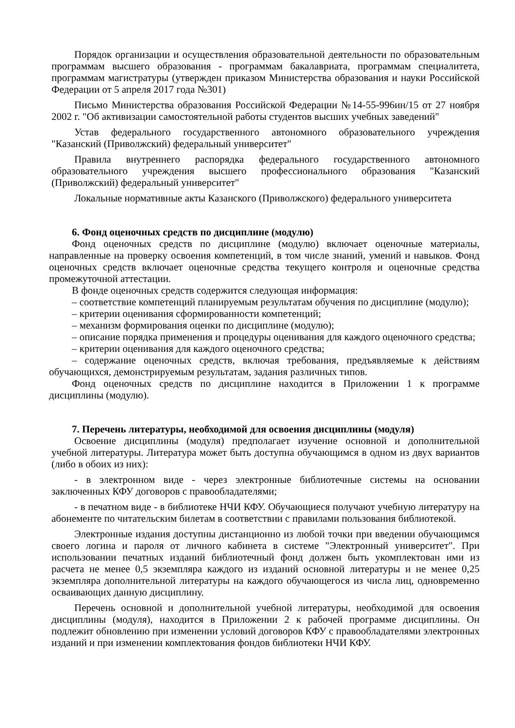Порядок организации и осуществления образовательной деятельности по образовательным программам высшего образования - программам бакалавриата, программам специалитета, программам магистратуры (утвержден приказом Министерства образования и науки Российской Федерации от 5 апреля 2017 года №301)
Письмо Министерства образования Российской Федерации №14-55-996ин/15 от 27 ноября 2002 г. "Об активизации самостоятельной работы студентов высших учебных заведений"
Устав федерального государственного автономного образовательного учреждения "Казанский (Приволжский) федеральный университет"
Правила внутреннего распорядка федерального государственного автономного образовательного учреждения высшего профессионального образования "Казанский (Приволжский) федеральный университет"
Локальные нормативные акты Казанского (Приволжского) федерального университета
6. Фонд оценочных средств по дисциплине (модулю)
Фонд оценочных средств по дисциплине (модулю) включает оценочные материалы, направленные на проверку освоения компетенций, в том числе знаний, умений и навыков. Фонд оценочных средств включает оценочные средства текущего контроля и оценочные средства промежуточной аттестации.
В фонде оценочных средств содержится следующая информация:
– соответствие компетенций планируемым результатам обучения по дисциплине (модулю);
– критерии оценивания сформированности компетенций;
– механизм формирования оценки по дисциплине (модулю);
– описание порядка применения и процедуры оценивания для каждого оценочного средства;
– критерии оценивания для каждого оценочного средства;
– содержание оценочных средств, включая требования, предъявляемые к действиям обучающихся, демонстрируемым результатам, задания различных типов.
Фонд оценочных средств по дисциплине находится в Приложении 1 к программе дисциплины (модулю).
7. Перечень литературы, необходимой для освоения дисциплины (модуля)
Освоение дисциплины (модуля) предполагает изучение основной и дополнительной учебной литературы. Литература может быть доступна обучающимся в одном из двух вариантов (либо в обоих из них):
- в электронном виде - через электронные библиотечные системы на основании заключенных КФУ договоров с правообладателями;
- в печатном виде - в библиотеке НЧИ КФУ. Обучающиеся получают учебную литературу на абонементе по читательским билетам в соответствии с правилами пользования библиотекой.
Электронные издания доступны дистанционно из любой точки при введении обучающимся своего логина и пароля от личного кабинета в системе "Электронный университет". При использовании печатных изданий библиотечный фонд должен быть укомплектован ими из расчета не менее 0,5 экземпляра каждого из изданий основной литературы и не менее 0,25 экземпляра дополнительной литературы на каждого обучающегося из числа лиц, одновременно осваивающих данную дисциплину.
Перечень основной и дополнительной учебной литературы, необходимой для освоения дисциплины (модуля), находится в Приложении 2 к рабочей программе дисциплины. Он подлежит обновлению при изменении условий договоров КФУ с правообладателями электронных изданий и при изменении комплектования фондов библиотеки НЧИ КФУ.